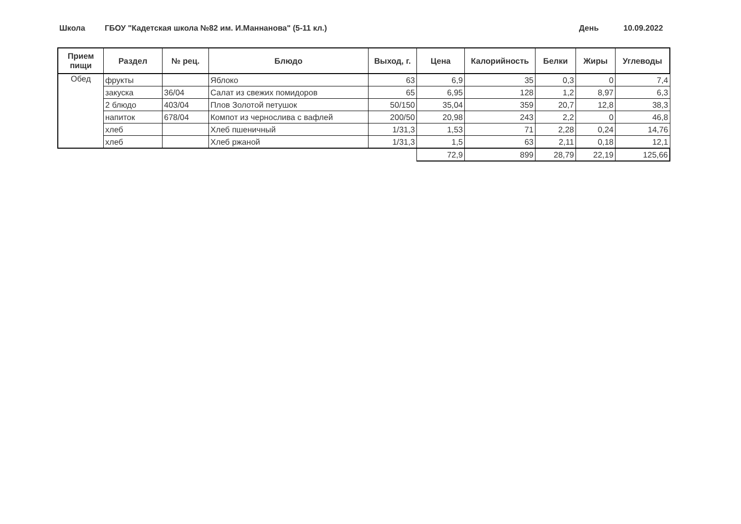Школа ГБОУ "Кадетская школа №82 им. И.Маннанова" (5-11 кл.) День 10.09.2022
| Прием пищи | Раздел | № рец. | Блюдо | Выход, г. | Цена | Калорийность | Белки | Жиры | Углеводы |
| --- | --- | --- | --- | --- | --- | --- | --- | --- | --- |
| Обед | фрукты | | Яблоко | 63 | 6,9 | 35 | 0,3 | 0 | 7,4 |
| | закуска | 36/04 | Салат из свежих помидоров | 65 | 6,95 | 128 | 1,2 | 8,97 | 6,3 |
| | 2 блюдо | 403/04 | Плов Золотой петушок | 50/150 | 35,04 | 359 | 20,7 | 12,8 | 38,3 |
| | напиток | 678/04 | Компот из чернослива с вафлей | 200/50 | 20,98 | 243 | 2,2 | 0 | 46,8 |
| | хлеб | | Хлеб пшеничный | 1/31,3 | 1,53 | 71 | 2,28 | 0,24 | 14,76 |
| | хлеб | | Хлеб ржаной | 1/31,3 | 1,5 | 63 | 2,11 | 0,18 | 12,1 |
| | | | | | 72,9 | 899 | 28,79 | 22,19 | 125,66 |